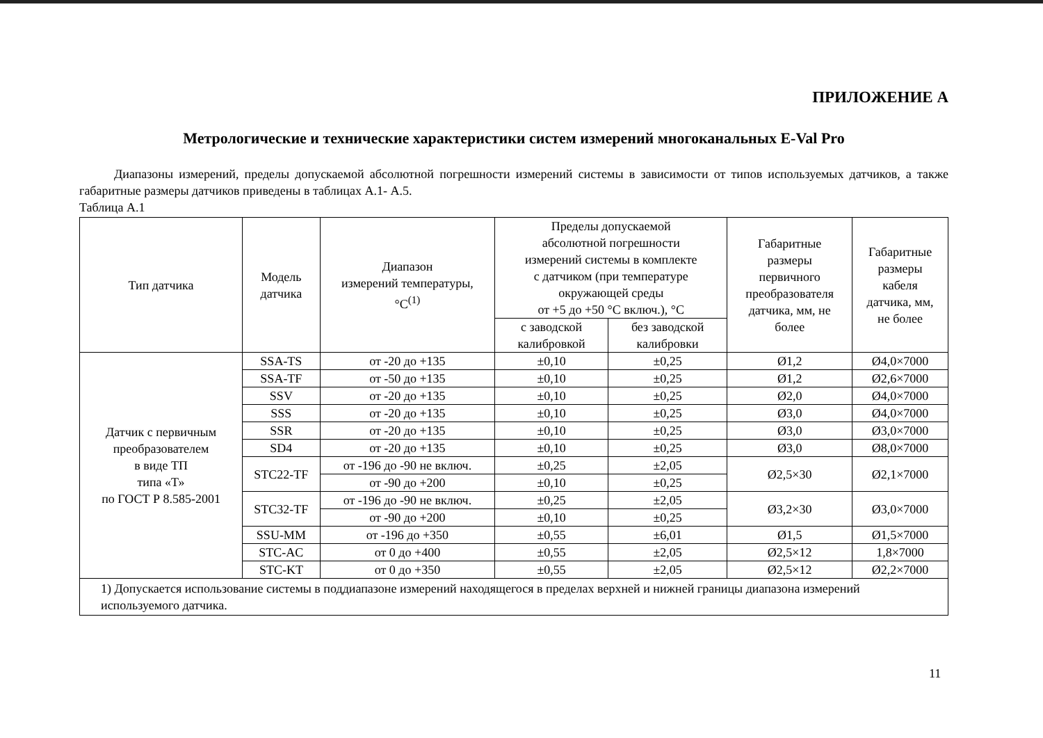ПРИЛОЖЕНИЕ А
Метрологические и технические характеристики систем измерений многоканальных E-Val Pro
Диапазоны измерений, пределы допускаемой абсолютной погрешности измерений системы в зависимости от типов используемых датчиков, а также габаритные размеры датчиков приведены в таблицах А.1- А.5.
Таблица А.1
| Тип датчика | Модель датчика | Диапазон измерений температуры, °C<sup>(1)</sup> | Пределы допускаемой абсолютной погрешности измерений системы в комплекте с датчиком (при температуре окружающей среды от +5 до +50 °C включ.), °C | | Габаритные размеры первичного преобразователя датчика, мм, не более | Габаритные размеры кабеля датчика, мм, не более |
| --- | --- | --- | --- | --- | --- | --- |
| | | | с заводской калибровкой | без заводской калибровки | | |
| Датчик с первичным преобразователем в виде ТП типа «Т» по ГОСТ Р 8.585-2001 | SSA-TS | от -20 до +135 | ±0,10 | ±0,25 | Ø1,2 | Ø4,0×7000 |
| | SSA-TF | от -50 до +135 | ±0,10 | ±0,25 | Ø1,2 | Ø2,6×7000 |
| | SSV | от -20 до +135 | ±0,10 | ±0,25 | Ø2,0 | Ø4,0×7000 |
| | SSS | от -20 до +135 | ±0,10 | ±0,25 | Ø3,0 | Ø4,0×7000 |
| | SSR | от -20 до +135 | ±0,10 | ±0,25 | Ø3,0 | Ø3,0×7000 |
| | SD4 | от -20 до +135 | ±0,10 | ±0,25 | Ø3,0 | Ø8,0×7000 |
| | STC22-TF | от -196 до -90 не включ. | ±0,25 | ±2,05 | Ø2,5×30 | Ø2,1×7000 |
| | | от -90 до +200 | ±0,10 | ±0,25 | | |
| | STC32-TF | от -196 до -90 не включ. | ±0,25 | ±2,05 | Ø3,2×30 | Ø3,0×7000 |
| | | от -90 до +200 | ±0,10 | ±0,25 | | |
| | SSU-MM | от -196 до +350 | ±0,55 | ±6,01 | Ø1,5 | Ø1,5×7000 |
| | STC-AC | от 0 до +400 | ±0,55 | ±2,05 | Ø2,5×12 | 1,8×7000 |
| | STC-KT | от 0 до +350 | ±0,55 | ±2,05 | Ø2,5×12 | Ø2,2×7000 |
| 1) Допускается использование системы в поддиапазоне измерений находящегося в пределах верхней и нижней границы диапазона измерений используемого датчика. | | | | | | |
11